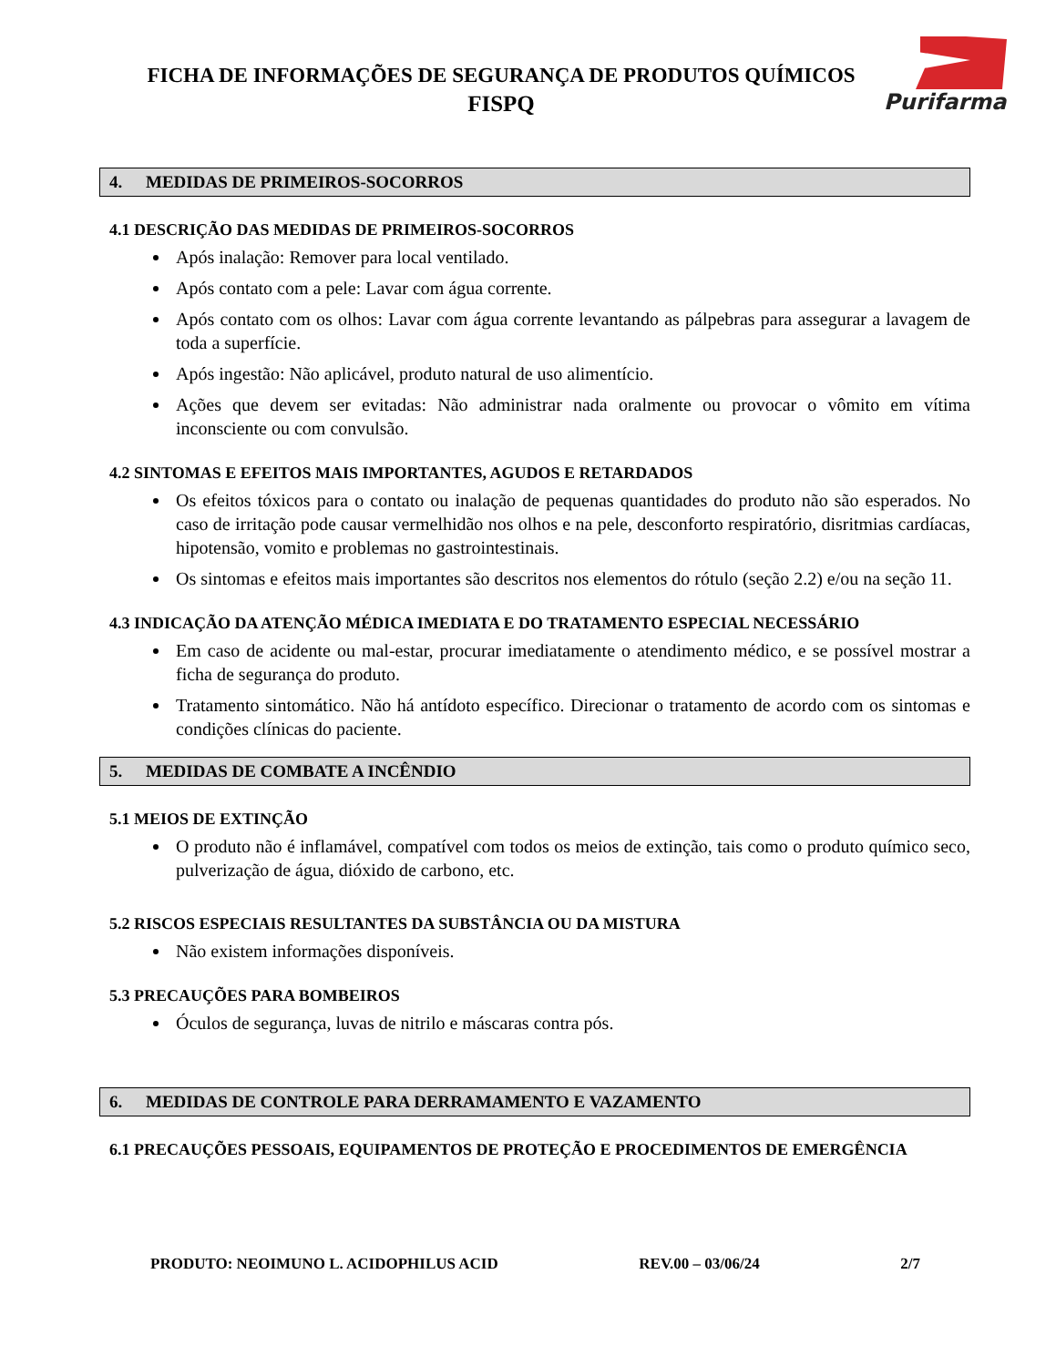FICHA DE INFORMAÇÕES DE SEGURANÇA DE PRODUTOS QUÍMICOS
FISPQ
Purifarma
4. MEDIDAS DE PRIMEIROS-SOCORROS
4.1 DESCRIÇÃO DAS MEDIDAS DE PRIMEIROS-SOCORROS
Após inalação: Remover para local ventilado.
Após contato com a pele: Lavar com água corrente.
Após contato com os olhos: Lavar com água corrente levantando as pálpebras para assegurar a lavagem de toda a superfície.
Após ingestão: Não aplicável, produto natural de uso alimentício.
Ações que devem ser evitadas: Não administrar nada oralmente ou provocar o vômito em vítima inconsciente ou com convulsão.
4.2 SINTOMAS E EFEITOS MAIS IMPORTANTES, AGUDOS E RETARDADOS
Os efeitos tóxicos para o contato ou inalação de pequenas quantidades do produto não são esperados. No caso de irritação pode causar vermelhidão nos olhos e na pele, desconforto respiratório, disritmias cardíacas, hipotensão, vomito e problemas no gastrointestinais.
Os sintomas e efeitos mais importantes são descritos nos elementos do rótulo (seção 2.2) e/ou na seção 11.
4.3 INDICAÇÃO DA ATENÇÃO MÉDICA IMEDIATA E DO TRATAMENTO ESPECIAL NECESSÁRIO
Em caso de acidente ou mal-estar, procurar imediatamente o atendimento médico, e se possível mostrar a ficha de segurança do produto.
Tratamento sintomático. Não há antídoto específico. Direcionar o tratamento de acordo com os sintomas e condições clínicas do paciente.
5. MEDIDAS DE COMBATE A INCÊNDIO
5.1 MEIOS DE EXTINÇÃO
O produto não é inflamável, compatível com todos os meios de extinção, tais como o produto químico seco, pulverização de água, dióxido de carbono, etc.
5.2 RISCOS ESPECIAIS RESULTANTES DA SUBSTÂNCIA OU DA MISTURA
Não existem informações disponíveis.
5.3 PRECAUÇÕES PARA BOMBEIROS
Óculos de segurança, luvas de nitrilo e máscaras contra pós.
6. MEDIDAS DE CONTROLE PARA DERRAMAMENTO E VAZAMENTO
6.1 PRECAUÇÕES PESSOAIS, EQUIPAMENTOS DE PROTEÇÃO E PROCEDIMENTOS DE EMERGÊNCIA
PRODUTO: NEOIMUNO L. ACIDOPHILUS ACID REV.00 – 03/06/24 2/7